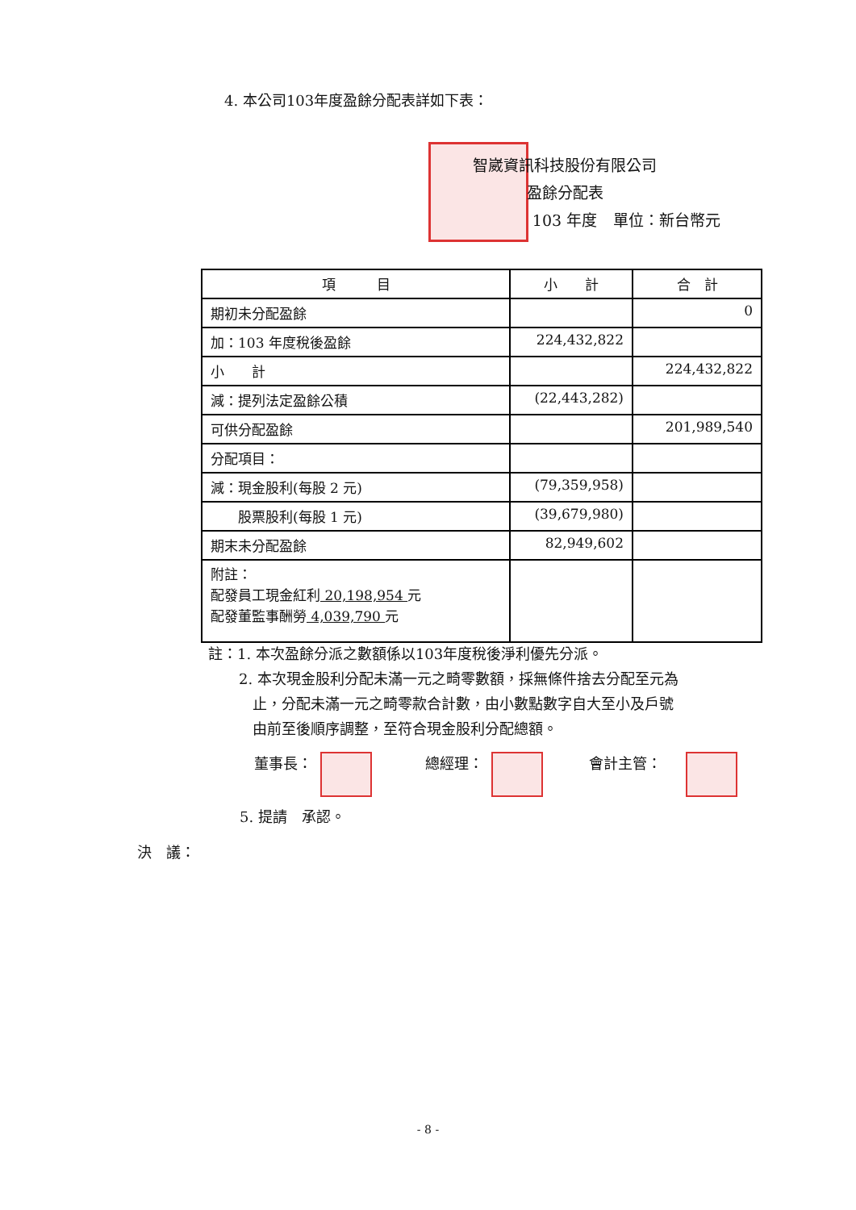4. 本公司103年度盈餘分配表詳如下表：
智崴資訊科技股份有限公司
盈餘分配表
103 年度
單位：新台幣元
| 項 目 | 小 計 | 合 計 |
| --- | --- | --- |
| 期初未分配盈餘 | | 0 |
| 加：103 年度稅後盈餘 | 224,432,822 | |
| 小 計 | | 224,432,822 |
| 減：提列法定盈餘公積 | (22,443,282) | |
| 可供分配盈餘 | | 201,989,540 |
| 分配項目： | | |
| 減：現金股利(每股 2 元) | (79,359,958) | |
| 股票股利(每股 1 元) | (39,679,980) | |
| 期末未分配盈餘 | 82,949,602 | |
| 附註： 配發員工現金紅利 20,198,954 元 配發董監事酬勞 4,039,790 元 | | |
註：1. 本次盈餘分派之數額係以103年度稅後淨利優先分派。
2. 本次現金股利分配未滿一元之畸零數額，採無條件捨去分配至元為
止，分配未滿一元之畸零款合計數，由小數點數字自大至小及戶號
由前至後順序調整，至符合現金股利分配總額。
董事長： 總經理： 會計主管：
5. 提請　承認。
決　議：
- 8 -